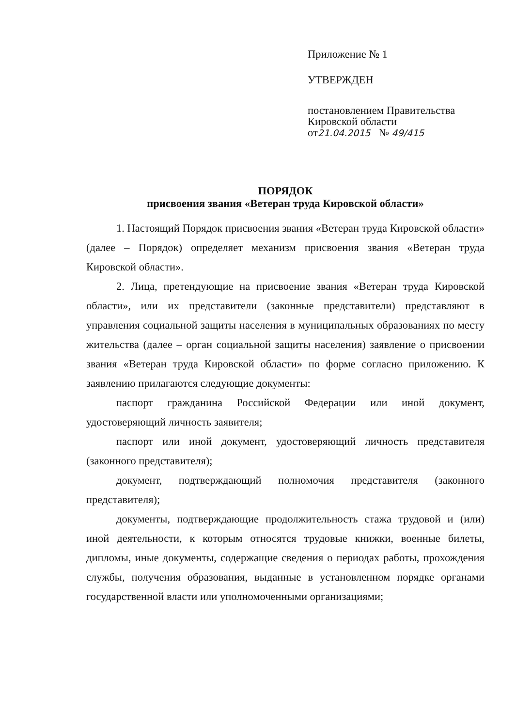Приложение № 1
УТВЕРЖДЕН
постановлением Правительства
Кировской области
от21.04.2015 № 49/415
ПОРЯДОК
присвоения звания «Ветеран труда Кировской области»
1. Настоящий Порядок присвоения звания «Ветеран труда Кировской области» (далее – Порядок) определяет механизм присвоения звания «Ветеран труда Кировской области».
2. Лица, претендующие на присвоение звания «Ветеран труда Кировской области», или их представители (законные представители) представляют в управления социальной защиты населения в муниципальных образованиях по месту жительства (далее – орган социальной защиты населения) заявление о присвоении звания «Ветеран труда Кировской области» по форме согласно приложению. К заявлению прилагаются следующие документы:
паспорт гражданина Российской Федерации или иной документ, удостоверяющий личность заявителя;
паспорт или иной документ, удостоверяющий личность представителя (законного представителя);
документ, подтверждающий полномочия представителя (законного представителя);
документы, подтверждающие продолжительность стажа трудовой и (или) иной деятельности, к которым относятся трудовые книжки, военные билеты, дипломы, иные документы, содержащие сведения о периодах работы, прохождения службы, получения образования, выданные в установленном порядке органами государственной власти или уполномоченными организациями;